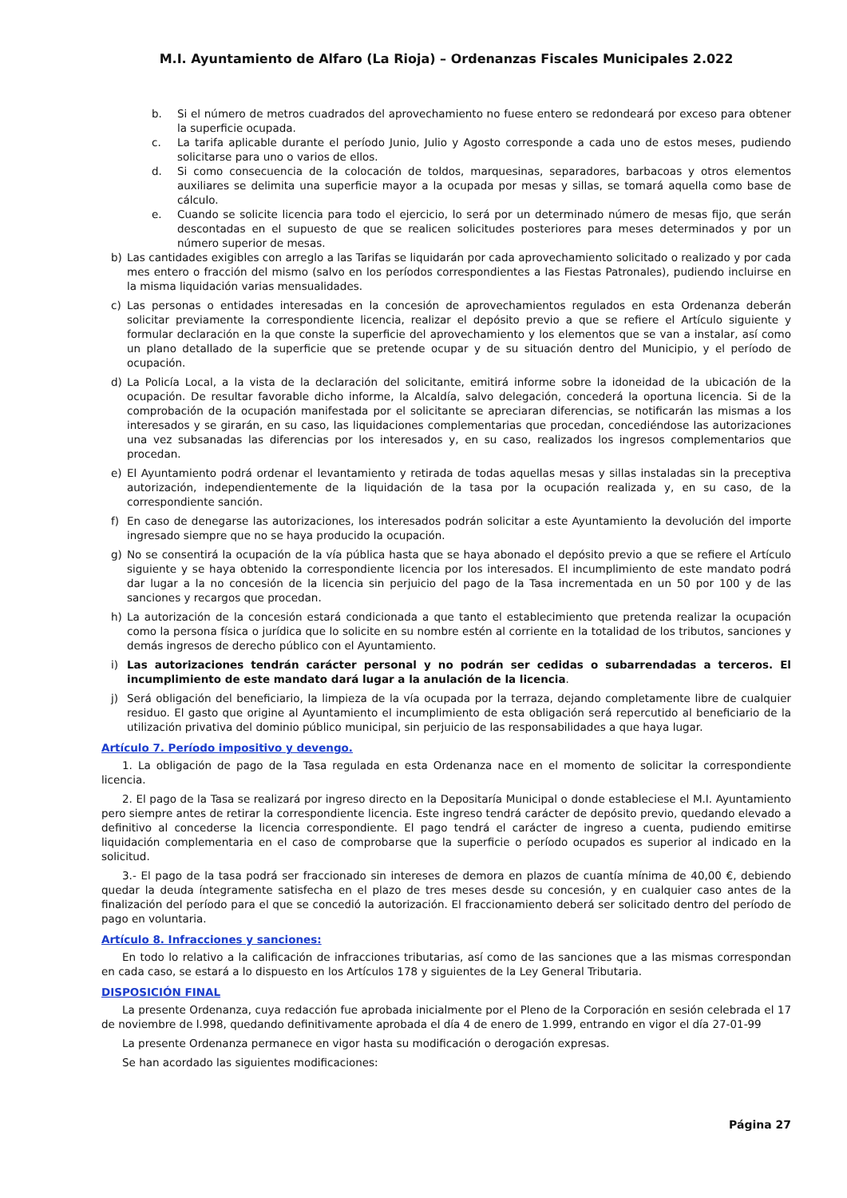M.I. Ayuntamiento de Alfaro (La Rioja) – Ordenanzas Fiscales Municipales 2.022
b. Si el número de metros cuadrados del aprovechamiento no fuese entero se redondeará por exceso para obtener la superficie ocupada.
c. La tarifa aplicable durante el período Junio, Julio y Agosto corresponde a cada uno de estos meses, pudiendo solicitarse para uno o varios de ellos.
d. Si como consecuencia de la colocación de toldos, marquesinas, separadores, barbacoas y otros elementos auxiliares se delimita una superficie mayor a la ocupada por mesas y sillas, se tomará aquella como base de cálculo.
e. Cuando se solicite licencia para todo el ejercicio, lo será por un determinado número de mesas fijo, que serán descontadas en el supuesto de que se realicen solicitudes posteriores para meses determinados y por un número superior de mesas.
b) Las cantidades exigibles con arreglo a las Tarifas se liquidarán por cada aprovechamiento solicitado o realizado y por cada mes entero o fracción del mismo (salvo en los períodos correspondientes a las Fiestas Patronales), pudiendo incluirse en la misma liquidación varias mensualidades.
c) Las personas o entidades interesadas en la concesión de aprovechamientos regulados en esta Ordenanza deberán solicitar previamente la correspondiente licencia, realizar el depósito previo a que se refiere el Artículo siguiente y formular declaración en la que conste la superficie del aprovechamiento y los elementos que se van a instalar, así como un plano detallado de la superficie que se pretende ocupar y de su situación dentro del Municipio, y el período de ocupación.
d) La Policía Local, a la vista de la declaración del solicitante, emitirá informe sobre la idoneidad de la ubicación de la ocupación. De resultar favorable dicho informe, la Alcaldía, salvo delegación, concederá la oportuna licencia. Si de la comprobación de la ocupación manifestada por el solicitante se apreciaran diferencias, se notificarán las mismas a los interesados y se girarán, en su caso, las liquidaciones complementarias que procedan, concediéndose las autorizaciones una vez subsanadas las diferencias por los interesados y, en su caso, realizados los ingresos complementarios que procedan.
e) El Ayuntamiento podrá ordenar el levantamiento y retirada de todas aquellas mesas y sillas instaladas sin la preceptiva autorización, independientemente de la liquidación de la tasa por la ocupación realizada y, en su caso, de la correspondiente sanción.
f) En caso de denegarse las autorizaciones, los interesados podrán solicitar a este Ayuntamiento la devolución del importe ingresado siempre que no se haya producido la ocupación.
g) No se consentirá la ocupación de la vía pública hasta que se haya abonado el depósito previo a que se refiere el Artículo siguiente y se haya obtenido la correspondiente licencia por los interesados. El incumplimiento de este mandato podrá dar lugar a la no concesión de la licencia sin perjuicio del pago de la Tasa incrementada en un 50 por 100 y de las sanciones y recargos que procedan.
h) La autorización de la concesión estará condicionada a que tanto el establecimiento que pretenda realizar la ocupación como la persona física o jurídica que lo solicite en su nombre estén al corriente en la totalidad de los tributos, sanciones y demás ingresos de derecho público con el Ayuntamiento.
i) Las autorizaciones tendrán carácter personal y no podrán ser cedidas o subarrendadas a terceros. El incumplimiento de este mandato dará lugar a la anulación de la licencia.
j) Será obligación del beneficiario, la limpieza de la vía ocupada por la terraza, dejando completamente libre de cualquier residuo. El gasto que origine al Ayuntamiento el incumplimiento de esta obligación será repercutido al beneficiario de la utilización privativa del dominio público municipal, sin perjuicio de las responsabilidades a que haya lugar.
Artículo 7. Período impositivo y devengo.
1. La obligación de pago de la Tasa regulada en esta Ordenanza nace en el momento de solicitar la correspondiente licencia.
2. El pago de la Tasa se realizará por ingreso directo en la Depositaría Municipal o donde estableciese el M.I. Ayuntamiento pero siempre antes de retirar la correspondiente licencia. Este ingreso tendrá carácter de depósito previo, quedando elevado a definitivo al concederse la licencia correspondiente. El pago tendrá el carácter de ingreso a cuenta, pudiendo emitirse liquidación complementaria en el caso de comprobarse que la superficie o período ocupados es superior al indicado en la solicitud.
3.- El pago de la tasa podrá ser fraccionado sin intereses de demora en plazos de cuantía mínima de 40,00 €, debiendo quedar la deuda íntegramente satisfecha en el plazo de tres meses desde su concesión, y en cualquier caso antes de la finalización del período para el que se concedió la autorización. El fraccionamiento deberá ser solicitado dentro del período de pago en voluntaria.
Artículo 8. Infracciones y sanciones:
En todo lo relativo a la calificación de infracciones tributarias, así como de las sanciones que a las mismas correspondan en cada caso, se estará a lo dispuesto en los Artículos 178 y siguientes de la Ley General Tributaria.
DISPOSICIÓN FINAL
La presente Ordenanza, cuya redacción fue aprobada inicialmente por el Pleno de la Corporación en sesión celebrada el 17 de noviembre de l.998, quedando definitivamente aprobada el día 4 de enero de 1.999, entrando en vigor el día 27-01-99
La presente Ordenanza permanece en vigor hasta su modificación o derogación expresas.
Se han acordado las siguientes modificaciones:
Página 27